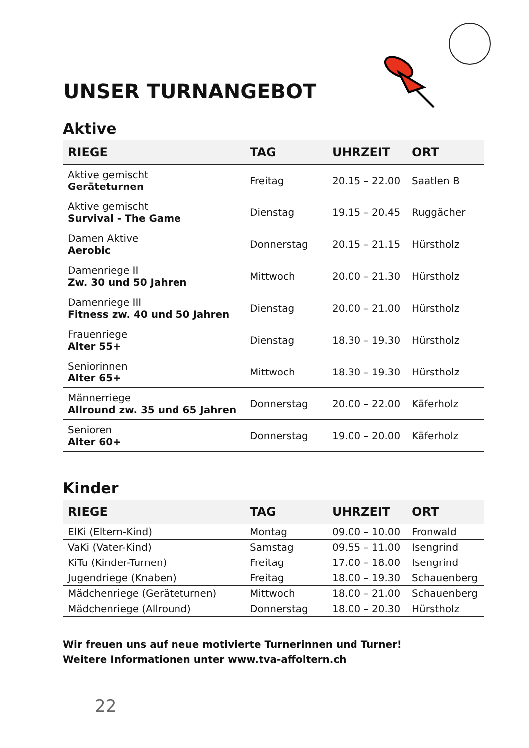UNSER TURNANGEBOT
Aktive
| RIEGE | TAG | UHRZEIT | ORT |
| --- | --- | --- | --- |
| Aktive gemischt Geräteturnen | Freitag | 20.15 – 22.00 | Saatlen B |
| Aktive gemischt Survival - The Game | Dienstag | 19.15 – 20.45 | Ruggächer |
| Damen Aktive Aerobic | Donnerstag | 20.15 – 21.15 | Hürstholz |
| Damenriege II Zw. 30 und 50 Jahren | Mittwoch | 20.00 – 21.30 | Hürstholz |
| Damenriege III Fitness zw. 40 und 50 Jahren | Dienstag | 20.00 – 21.00 | Hürstholz |
| Frauenriege Alter 55+ | Dienstag | 18.30 – 19.30 | Hürstholz |
| Seniorinnen Alter 65+ | Mittwoch | 18.30 – 19.30 | Hürstholz |
| Männerriege Allround zw. 35 und 65 Jahren | Donnerstag | 20.00 – 22.00 | Käferholz |
| Senioren Alter 60+ | Donnerstag | 19.00 – 20.00 | Käferholz |
Kinder
| RIEGE | TAG | UHRZEIT | ORT |
| --- | --- | --- | --- |
| ElKi (Eltern-Kind) | Montag | 09.00 – 10.00 | Fronwald |
| VaKi (Vater-Kind) | Samstag | 09.55 – 11.00 | Isengrind |
| KiTu (Kinder-Turnen) | Freitag | 17.00 – 18.00 | Isengrind |
| Jugendriege (Knaben) | Freitag | 18.00 – 19.30 | Schauenberg |
| Mädchenriege (Geräteturnen) | Mittwoch | 18.00 – 21.00 | Schauenberg |
| Mädchenriege (Allround) | Donnerstag | 18.00 – 20.30 | Hürstholz |
Wir freuen uns auf neue motivierte Turnerinnen und Turner!
Weitere Informationen unter www.tva-affoltern.ch
22